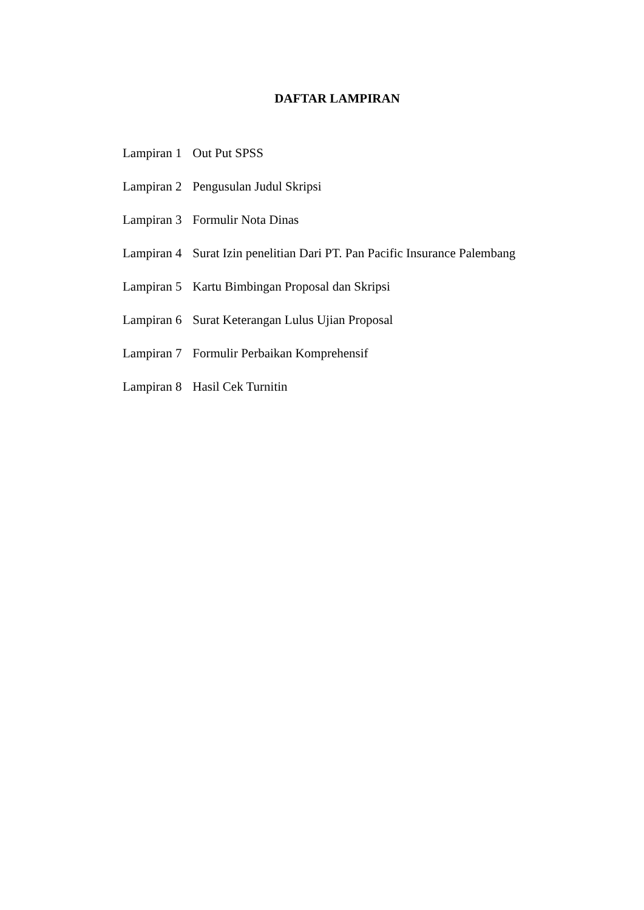DAFTAR LAMPIRAN
Lampiran 1 Out Put SPSS
Lampiran 2 Pengusulan Judul Skripsi
Lampiran 3 Formulir Nota Dinas
Lampiran 4 Surat Izin penelitian Dari PT. Pan Pacific Insurance Palembang
Lampiran 5 Kartu Bimbingan Proposal dan Skripsi
Lampiran 6 Surat Keterangan Lulus Ujian Proposal
Lampiran 7 Formulir Perbaikan Komprehensif
Lampiran 8 Hasil Cek Turnitin